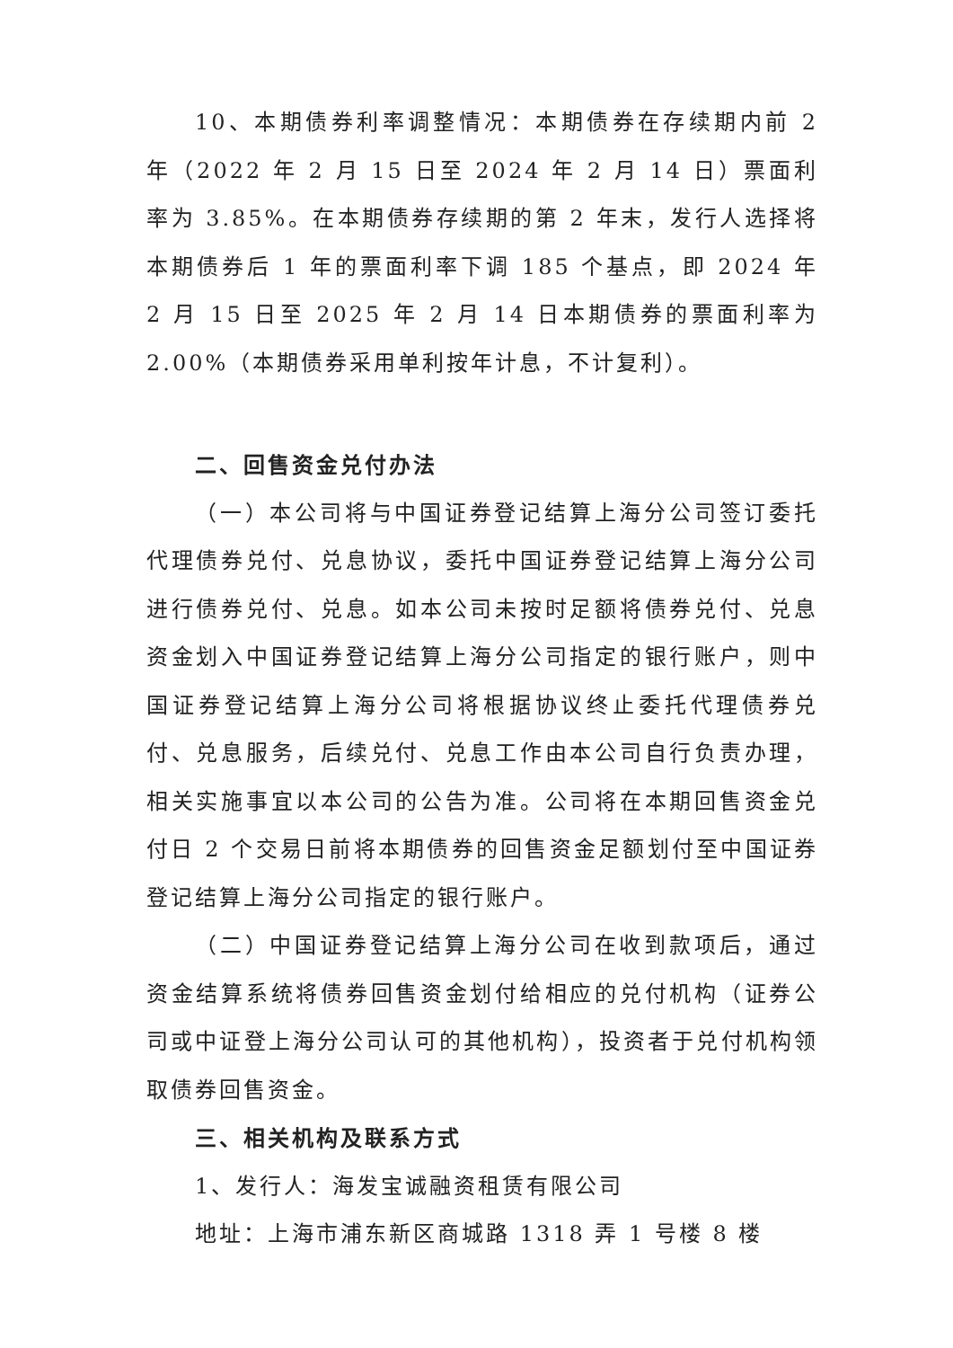10、本期债券利率调整情况：本期债券在存续期内前 2 年（2022 年 2 月 15 日至 2024 年 2 月 14 日）票面利率为 3.85%。在本期债券存续期的第 2 年末，发行人选择将本期债券后 1 年的票面利率下调 185 个基点，即 2024 年 2 月 15 日至 2025 年 2 月 14 日本期债券的票面利率为 2.00%（本期债券采用单利按年计息，不计复利）。
二、回售资金兑付办法
（一）本公司将与中国证券登记结算上海分公司签订委托代理债券兑付、兑息协议，委托中国证券登记结算上海分公司进行债券兑付、兑息。如本公司未按时足额将债券兑付、兑息资金划入中国证券登记结算上海分公司指定的银行账户，则中国证券登记结算上海分公司将根据协议终止委托代理债券兑付、兑息服务，后续兑付、兑息工作由本公司自行负责办理，相关实施事宜以本公司的公告为准。公司将在本期回售资金兑付日 2 个交易日前将本期债券的回售资金足额划付至中国证券登记结算上海分公司指定的银行账户。
（二）中国证券登记结算上海分公司在收到款项后，通过资金结算系统将债券回售资金划付给相应的兑付机构（证券公司或中证登上海分公司认可的其他机构），投资者于兑付机构领取债券回售资金。
三、相关机构及联系方式
1、发行人：海发宝诚融资租赁有限公司
地址：上海市浦东新区商城路 1318 弄 1 号楼 8 楼